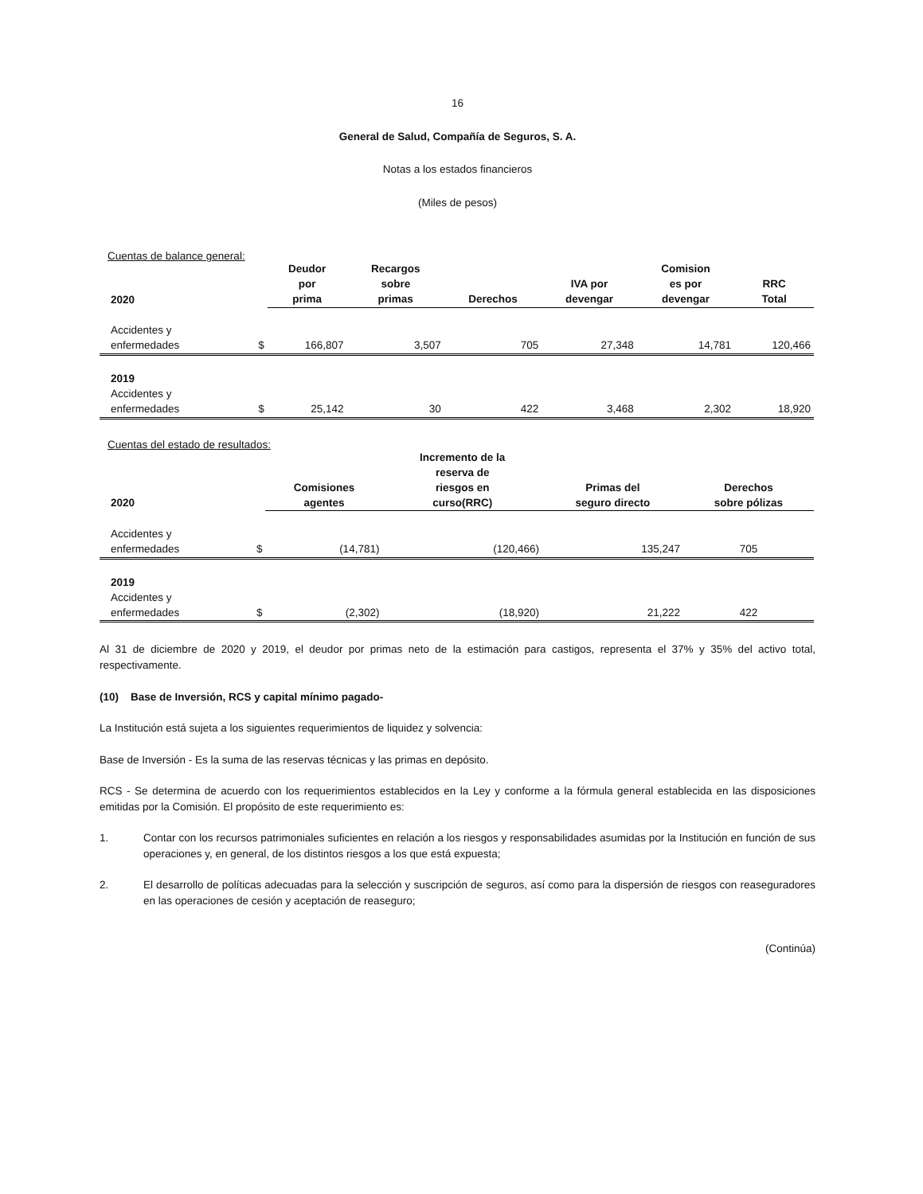16
General de Salud, Compañía de Seguros, S. A.
Notas a los estados financieros
(Miles de pesos)
Cuentas de balance general:
| 2020 | | Deudor por prima | Recargos sobre primas | Derechos | IVA por devengar | Comision es por devengar | RRC Total |
| --- | --- | --- | --- | --- | --- | --- | --- |
| Accidentes y enfermedades | $ | 166,807 | 3,507 | 705 | 27,348 | 14,781 | 120,466 |
| 2019 Accidentes y enfermedades | $ | 25,142 | 30 | 422 | 3,468 | 2,302 | 18,920 |
Cuentas del estado de resultados:
| 2020 | | Comisiones agentes | Incremento de la reserva de riesgos en curso(RRC) | Primas del seguro directo | Derechos sobre pólizas |
| --- | --- | --- | --- | --- | --- |
| Accidentes y enfermedades | $ | (14,781) | (120,466) | 135,247 | 705 |
| 2019 Accidentes y enfermedades | $ | (2,302) | (18,920) | 21,222 | 422 |
Al 31 de diciembre de 2020 y 2019, el deudor por primas neto de la estimación para castigos, representa el 37% y 35% del activo total, respectivamente.
(10) Base de Inversión, RCS y capital mínimo pagado-
La Institución está sujeta a los siguientes requerimientos de liquidez y solvencia:
Base de Inversión - Es la suma de las reservas técnicas y las primas en depósito.
RCS - Se determina de acuerdo con los requerimientos establecidos en la Ley y conforme a la fórmula general establecida en las disposiciones emitidas por la Comisión. El propósito de este requerimiento es:
1. Contar con los recursos patrimoniales suficientes en relación a los riesgos y responsabilidades asumidas por la Institución en función de sus operaciones y, en general, de los distintos riesgos a los que está expuesta;
2. El desarrollo de políticas adecuadas para la selección y suscripción de seguros, así como para la dispersión de riesgos con reaseguradores en las operaciones de cesión y aceptación de reaseguro;
(Continúa)